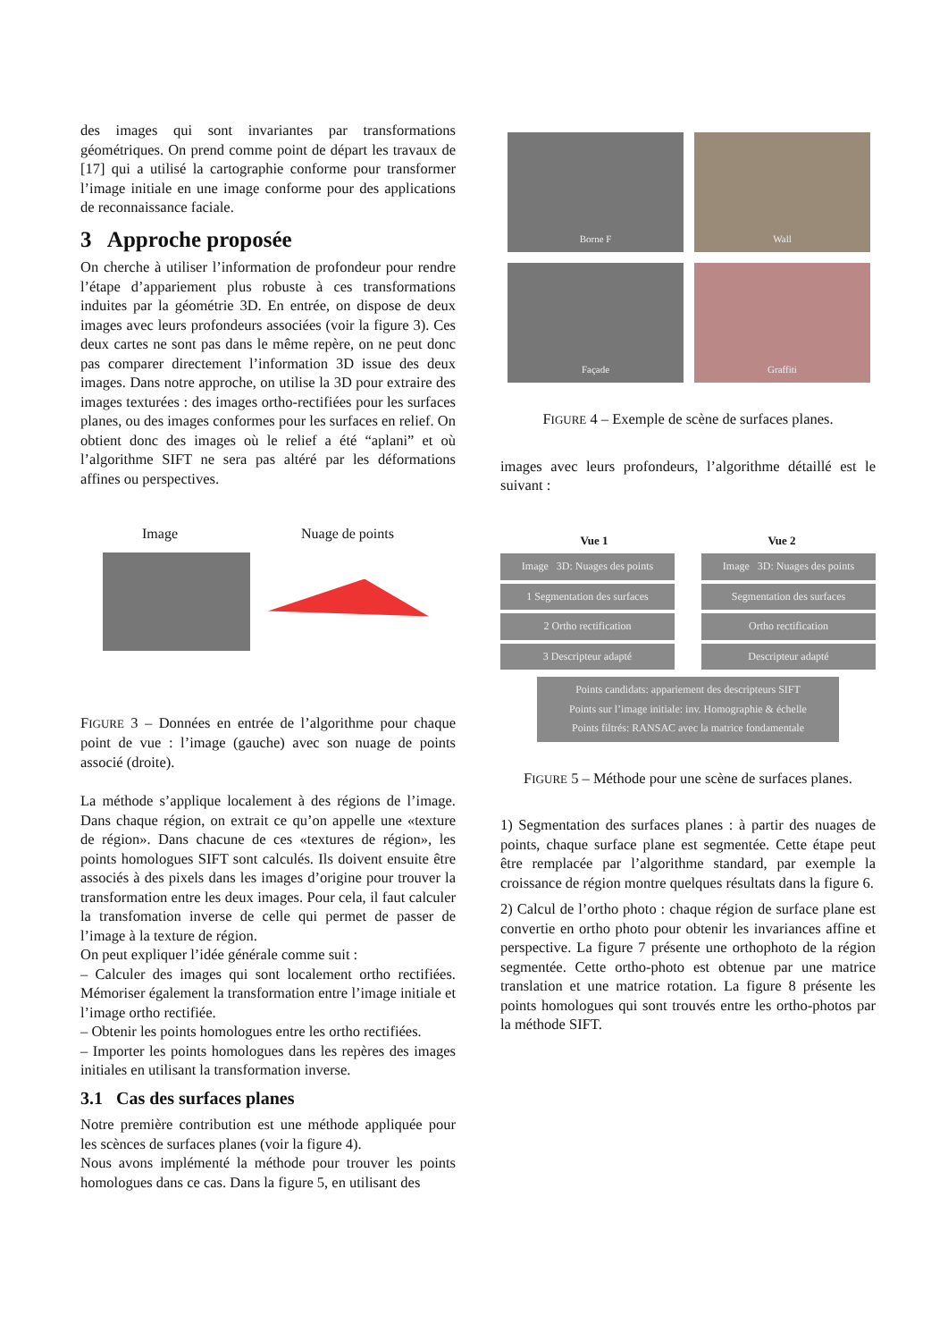des images qui sont invariantes par transformations géométriques. On prend comme point de départ les travaux de [17] qui a utilisé la cartographie conforme pour transformer l’image initiale en une image conforme pour des applications de reconnaissance faciale.
3 Approche proposée
On cherche à utiliser l’information de profondeur pour rendre l’étape d’appariement plus robuste à ces transformations induites par la géométrie 3D. En entrée, on dispose de deux images avec leurs profondeurs associées (voir la figure 3). Ces deux cartes ne sont pas dans le même repère, on ne peut donc pas comparer directement l’information 3D issue des deux images. Dans notre approche, on utilise la 3D pour extraire des images texturées : des images ortho-rectifiées pour les surfaces planes, ou des images conformes pour les surfaces en relief. On obtient donc des images où le relief a été “aplani” et où l’algorithme SIFT ne sera pas altéré par les déformations affines ou perspectives.
Image Nuage de points
FIGURE 3 – Données en entrée de l’algorithme pour chaque point de vue : l’image (gauche) avec son nuage de points associé (droite).
La méthode s’applique localement à des régions de l’image. Dans chaque région, on extrait ce qu’on appelle une «texture de région». Dans chacune de ces «textures de région», les points homologues SIFT sont calculés. Ils doivent ensuite être associés à des pixels dans les images d’origine pour trouver la transformation entre les deux images. Pour cela, il faut calculer la transfomation inverse de celle qui permet de passer de l’image à la texture de région.
On peut expliquer l’idée générale comme suit :
– Calculer des images qui sont localement ortho rectifiées. Mémoriser également la transformation entre l’image initiale et l’image ortho rectifiée.
– Obtenir les points homologues entre les ortho rectifiées.
– Importer les points homologues dans les repères des images initiales en utilisant la transformation inverse.
3.1 Cas des surfaces planes
Notre première contribution est une méthode appliquée pour les scènces de surfaces planes (voir la figure 4).
Nous avons implémenté la méthode pour trouver les points homologues dans ce cas. Dans la figure 5, en utilisant des
Borne F
Wall
Façade
Graffiti
FIGURE 4 – Exemple de scène de surfaces planes.
images avec leurs profondeurs, l’algorithme détaillé est le suivant :
Vue 1 Vue 2
Image 3D: Nuages des points
1 Segmentation des surfaces
2 Ortho rectification
3 Descripteur adapté
Image 3D: Nuages des points
Segmentation des surfaces
Ortho rectification
Descripteur adapté
Points candidats: appariement des descripteurs SIFT
Points sur l’image initiale: inv. Homographie & échelle
Points filtrés: RANSAC avec la matrice fondamentale
FIGURE 5 – Méthode pour une scène de surfaces planes.
1) Segmentation des surfaces planes : à partir des nuages de points, chaque surface plane est segmentée. Cette étape peut être remplacée par l’algorithme standard, par exemple la croissance de région montre quelques résultats dans la figure 6.
2) Calcul de l’ortho photo : chaque région de surface plane est convertie en ortho photo pour obtenir les invariances affine et perspective. La figure 7 présente une orthophoto de la région segmentée. Cette ortho-photo est obtenue par une matrice translation et une matrice rotation. La figure 8 présente les points homologues qui sont trouvés entre les ortho-photos par la méthode SIFT.